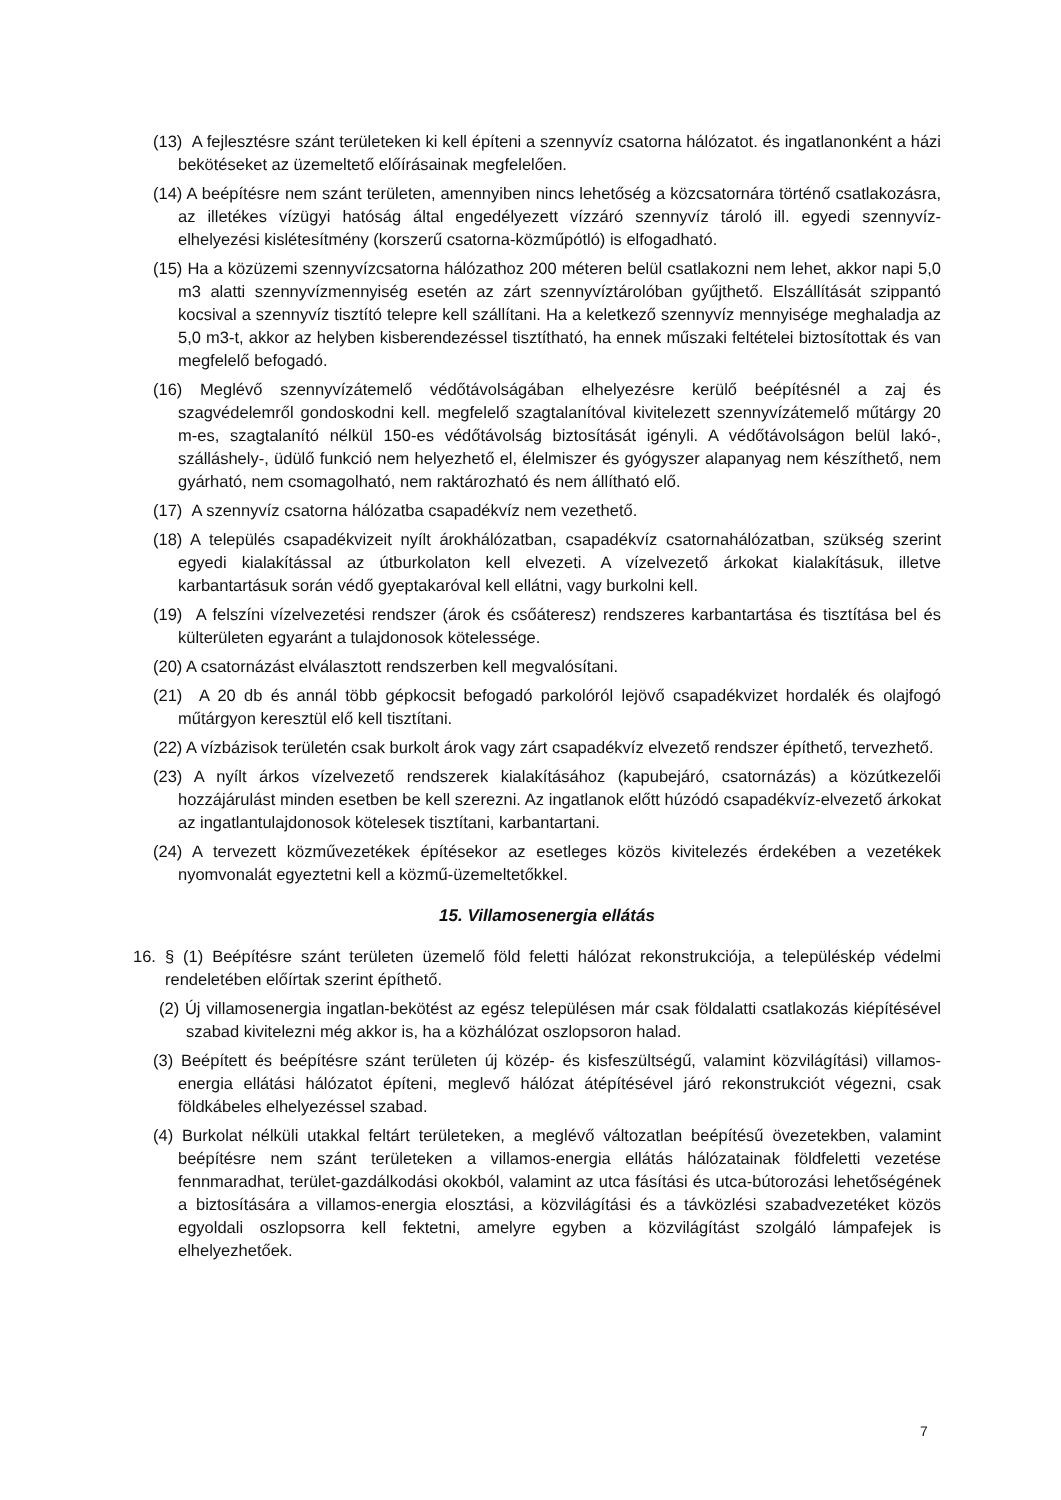(13) A fejlesztésre szánt területeken ki kell építeni a szennyvíz csatorna hálózatot. és ingatlanonként a házi bekötéseket az üzemeltető előírásainak megfelelően.
(14) A beépítésre nem szánt területen, amennyiben nincs lehetőség a közcsatornára történő csatlakozásra, az illetékes vízügyi hatóság által engedélyezett vízzáró szennyvíz tároló ill. egyedi szennyvíz-elhelyezési kislétesítmény (korszerű csatorna-közműpótló) is elfogadható.
(15) Ha a közüzemi szennyvízcsatorna hálózathoz 200 méteren belül csatlakozni nem lehet, akkor napi 5,0 m3 alatti szennyvízmennyiség esetén az zárt szennyvíztárolóban gyűjthető. Elszállítását szippantó kocsival a szennyvíz tisztító telepre kell szállítani. Ha a keletkező szennyvíz mennyisége meghaladja az 5,0 m3-t, akkor az helyben kisberendezéssel tisztítható, ha ennek műszaki feltételei biztosítottak és van megfelelő befogadó.
(16) Meglévő szennyvízátemelő védőtávolságában elhelyezésre kerülő beépítésnél a zaj és szagvédelemről gondoskodni kell. megfelelő szagtalanítóval kivitelezett szennyvízátemelő műtárgy 20 m-es, szagtalanító nélkül 150-es védőtávolság biztosítását igényli. A védőtávolságon belül lakó-, szálláshely-, üdülő funkció nem helyezhető el, élelmiszer és gyógyszer alapanyag nem készíthető, nem gyárható, nem csomagolható, nem raktározható és nem állítható elő.
(17) A szennyvíz csatorna hálózatba csapadékvíz nem vezethető.
(18) A település csapadékvizeit nyílt árokhálózatban, csapadékvíz csatornahálózatban, szükség szerint egyedi kialakítással az útburkolaton kell elvezeti. A vízelvezető árkokat kialakításuk, illetve karbantartásuk során védő gyeptakaróval kell ellátni, vagy burkolni kell.
(19) A felszíni vízelvezetési rendszer (árok és csőáteresz) rendszeres karbantartása és tisztítása bel és külterületen egyaránt a tulajdonosok kötelessége.
(20) A csatornázást elválasztott rendszerben kell megvalósítani.
(21) A 20 db és annál több gépkocsit befogadó parkolóról lejövő csapadékvizet hordalék és olajfogó műtárgyon keresztül elő kell tisztítani.
(22) A vízbázisok területén csak burkolt árok vagy zárt csapadékvíz elvezető rendszer építhető, tervezhető.
(23) A nyílt árkos vízelvezető rendszerek kialakításához (kapubejáró, csatornázás) a közútkezelői hozzájárulást minden esetben be kell szerezni. Az ingatlanok előtt húzódó csapadékvíz-elvezető árkokat az ingatlantulajdonosok kötelesek tisztítani, karbantartani.
(24) A tervezett közművezetékek építésekor az esetleges közös kivitelezés érdekében a vezetékek nyomvonalát egyeztetni kell a közmű-üzemeltetőkkel.
15. Villamosenergia ellátás
16. § (1) Beépítésre szánt területen üzemelő föld feletti hálózat rekonstrukciója, a településkép védelmi rendeletében előírtak szerint építhető.
(2) Új villamosenergia ingatlan-bekötést az egész településen már csak földalatti csatlakozás kiépítésével szabad kivitelezni még akkor is, ha a közhálózat oszlopsoron halad.
(3) Beépített és beépítésre szánt területen új közép- és kisfeszültségű, valamint közvilágítási) villamos-energia ellátási hálózatot építeni, meglevő hálózat átépítésével járó rekonstrukciót végezni, csak földkábeles elhelyezéssel szabad.
(4) Burkolat nélküli utakkal feltárt területeken, a meglévő változatlan beépítésű övezetekben, valamint beépítésre nem szánt területeken a villamos-energia ellátás hálózatainak földfeletti vezetése fennmaradhat, terület-gazdálkodási okokból, valamint az utca fásítási és utca-bútorozási lehetőségének a biztosítására a villamos-energia elosztási, a közvilágítási és a távközlési szabadvezetéket közös egyoldali oszlopsorra kell fektetni, amelyre egyben a közvilágítást szolgáló lámpafejek is elhelyezhetőek.
7